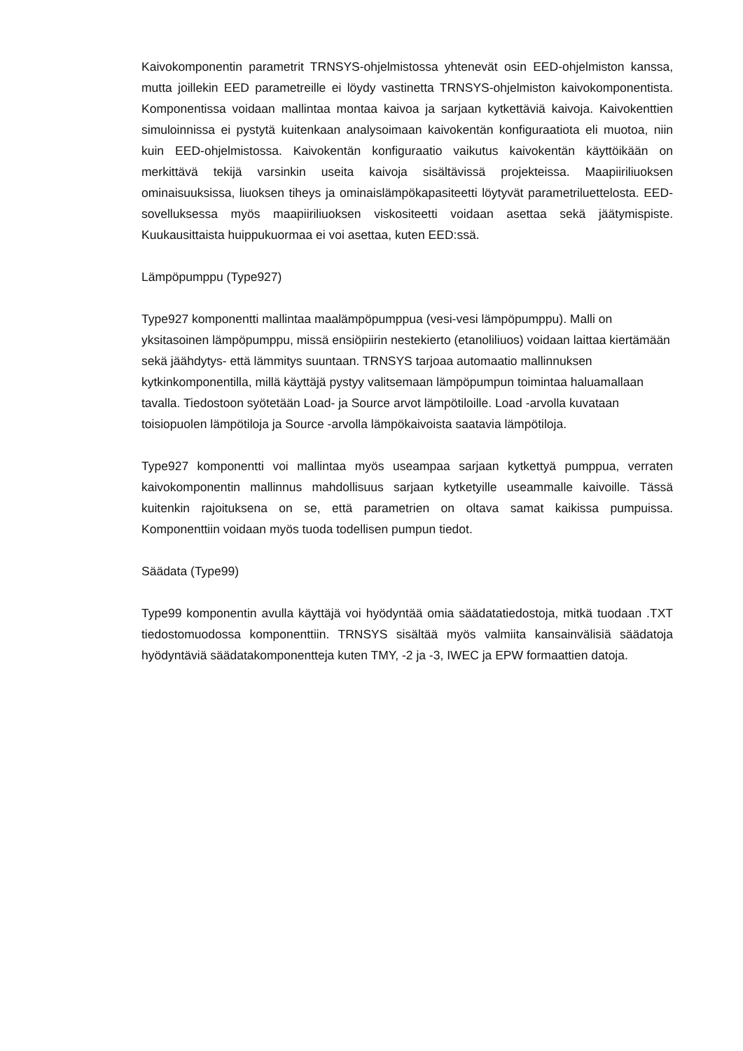Kaivokomponentin parametrit TRNSYS-ohjelmistossa yhtenevät osin EED-ohjelmiston kanssa, mutta joillekin EED parametreille ei löydy vastinetta TRNSYS-ohjelmiston kaivokomponentista. Komponentissa voidaan mallintaa montaa kaivoa ja sarjaan kytkettäviä kaivoja. Kaivokenttien simuloinnissa ei pystytä kuitenkaan analysoimaan kaivokentän konfiguraatiota eli muotoa, niin kuin EED-ohjelmistossa. Kaivokentän konfiguraatio vaikutus kaivokentän käyttöikään on merkittävä tekijä varsinkin useita kaivoja sisältävissä projekteissa. Maapiiriliuoksen ominaisuuksissa, liuoksen tiheys ja ominaislämpökapasiteetti löytyvät parametriluettelosta. EED-sovelluksessa myös maapiiriliuoksen viskositeetti voidaan asettaa sekä jäätymispiste. Kuukausittaista huippukuormaa ei voi asettaa, kuten EED:ssä.
Lämpöpumppu (Type927)
Type927 komponentti mallintaa maalämpöpumppua (vesi-vesi lämpöpumppu). Malli on yksitasoinen lämpöpumppu, missä ensiöpiirin nestekierto (etanoliliuos) voidaan laittaa kiertämään sekä jäähdytys- että lämmitys suuntaan. TRNSYS tarjoaa automaatio mallinnuksen kytkinkomponentilla, millä käyttäjä pystyy valitsemaan lämpöpumpun toimintaa haluamallaan tavalla. Tiedostoon syötetään Load- ja Source arvot lämpötiloille. Load -arvolla kuvataan toisiopuolen lämpötiloja ja Source -arvolla lämpökaivoista saatavia lämpötiloja.
Type927 komponentti voi mallintaa myös useampaa sarjaan kytkettyä pumppua, verraten kaivokomponentin mallinnus mahdollisuus sarjaan kytketyille useammalle kaivoille. Tässä kuitenkin rajoituksena on se, että parametrien on oltava samat kaikissa pumpuissa. Komponenttiin voidaan myös tuoda todellisen pumpun tiedot.
Säädata (Type99)
Type99 komponentin avulla käyttäjä voi hyödyntää omia säädatatiedostoja, mitkä tuodaan .TXT tiedostomuodossa komponenttiin. TRNSYS sisältää myös valmiita kansainvälisiä säädatoja hyödyntäviä säädatakomponentteja kuten TMY, -2 ja -3, IWEC ja EPW formaattien datoja.